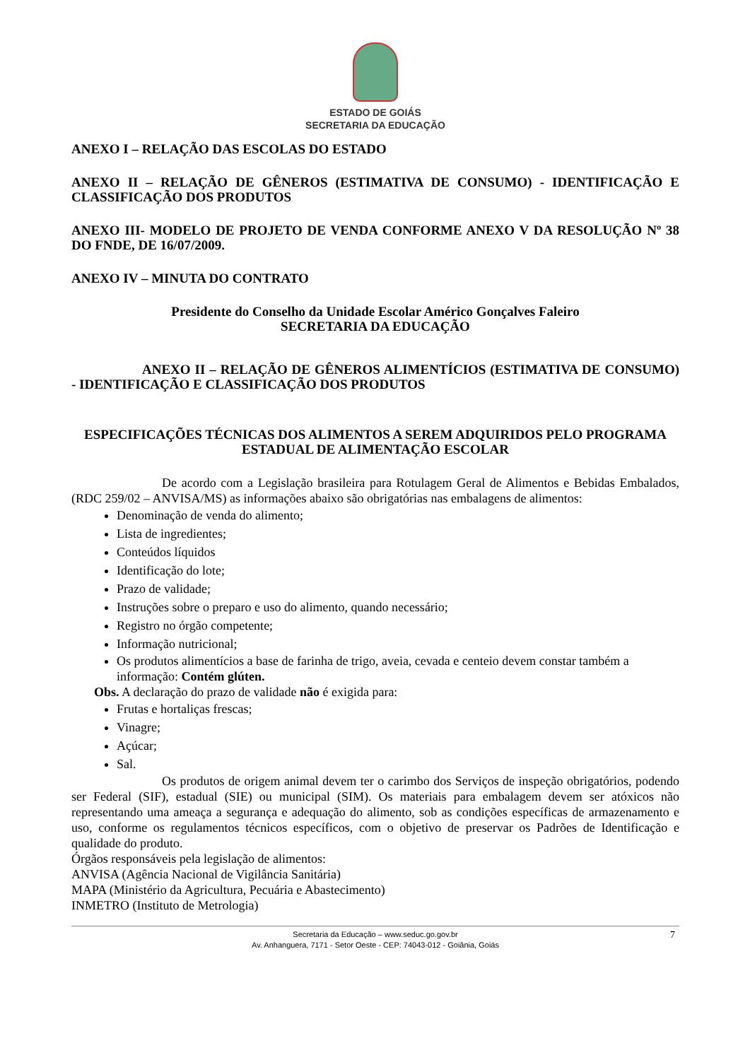ESTADO DE GOIÁS
SECRETARIA DA EDUCAÇÃO
ANEXO I – RELAÇÃO DAS ESCOLAS DO ESTADO
ANEXO II – RELAÇÃO DE GÊNEROS (ESTIMATIVA DE CONSUMO) - IDENTIFICAÇÃO E CLASSIFICAÇÃO DOS PRODUTOS
ANEXO III- MODELO DE PROJETO DE VENDA CONFORME ANEXO V DA RESOLUÇÃO Nº 38 DO FNDE, DE 16/07/2009.
ANEXO IV – MINUTA DO CONTRATO
Presidente do Conselho da Unidade Escolar Américo Gonçalves Faleiro
SECRETARIA DA EDUCAÇÃO
ANEXO II – RELAÇÃO DE GÊNEROS ALIMENTÍCIOS (ESTIMATIVA DE CONSUMO) - IDENTIFICAÇÃO E CLASSIFICAÇÃO DOS PRODUTOS
ESPECIFICAÇÕES TÉCNICAS DOS ALIMENTOS A SEREM ADQUIRIDOS PELO PROGRAMA ESTADUAL DE ALIMENTAÇÃO ESCOLAR
De acordo com a Legislação brasileira para Rotulagem Geral de Alimentos e Bebidas Embalados, (RDC 259/02 – ANVISA/MS) as informações abaixo são obrigatórias nas embalagens de alimentos:
Denominação de venda do alimento;
Lista de ingredientes;
Conteúdos líquidos
Identificação do lote;
Prazo de validade;
Instruções sobre o preparo e uso do alimento, quando necessário;
Registro no órgão competente;
Informação nutricional;
Os produtos alimentícios a base de farinha de trigo, aveia, cevada e centeio devem constar também a informação: Contém glúten.
Obs. A declaração do prazo de validade não é exigida para:
Frutas e hortaliças frescas;
Vinagre;
Açúcar;
Sal.
Os produtos de origem animal devem ter o carimbo dos Serviços de inspeção obrigatórios, podendo ser Federal (SIF), estadual (SIE) ou municipal (SIM). Os materiais para embalagem devem ser atóxicos não representando uma ameaça a segurança e adequação do alimento, sob as condições específicas de armazenamento e uso, conforme os regulamentos técnicos específicos, com o objetivo de preservar os Padrões de Identificação e qualidade do produto.
Órgãos responsáveis pela legislação de alimentos:
ANVISA (Agência Nacional de Vigilância Sanitária)
MAPA (Ministério da Agricultura, Pecuária e Abastecimento)
INMETRO (Instituto de Metrologia)
Secretaria da Educação – www.seduc.go.gov.br
Av. Anhanguera, 7171 - Setor Oeste - CEP: 74043-012 - Goiânia, Goiás
7